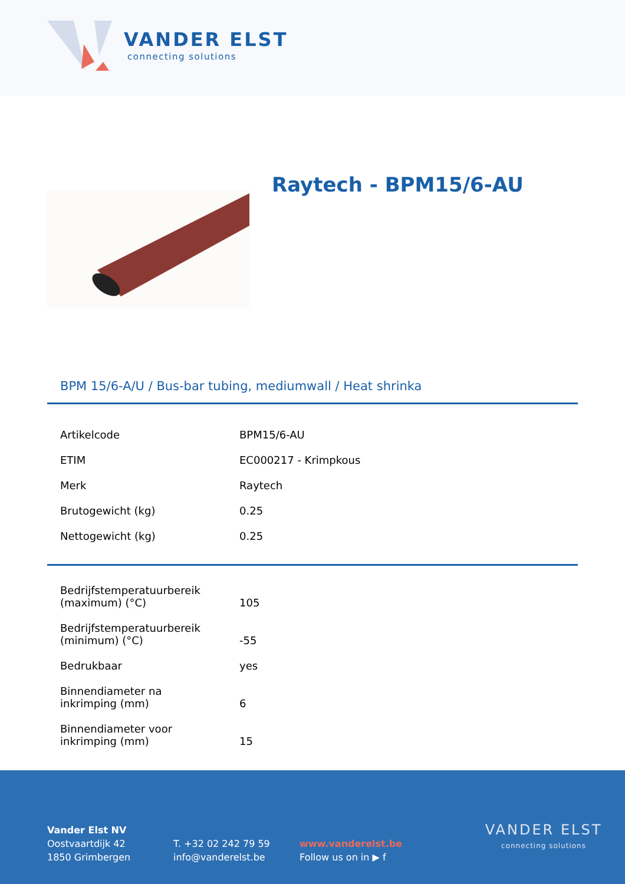VANDER ELST
connecting solutions
Raytech - BPM15/6-AU
BPM 15/6-A/U / Bus-bar tubing, mediumwall / Heat shrinka
| Artikelcode | BPM15/6-AU |
| ETIM | EC000217 - Krimpkous |
| Merk | Raytech |
| Brutogewicht (kg) | 0.25 |
| Nettogewicht (kg) | 0.25 |
| Bedrijfstemperatuurbereik (maximum) (°C) | 105 |
| Bedrijfstemperatuurbereik (minimum) (°C) | -55 |
| Bedrukbaar | yes |
| Binnendiameter na inkrimping (mm) | 6 |
| Binnendiameter voor inkrimping (mm) | 15 |
Vander Elst NV
Oostvaartdijk 42
1850 Grimbergen
T. +32 02 242 79 59
info@vanderelst.be
www.vanderelst.be
Follow us on in ▶ f
VANDER ELST
connecting solutions